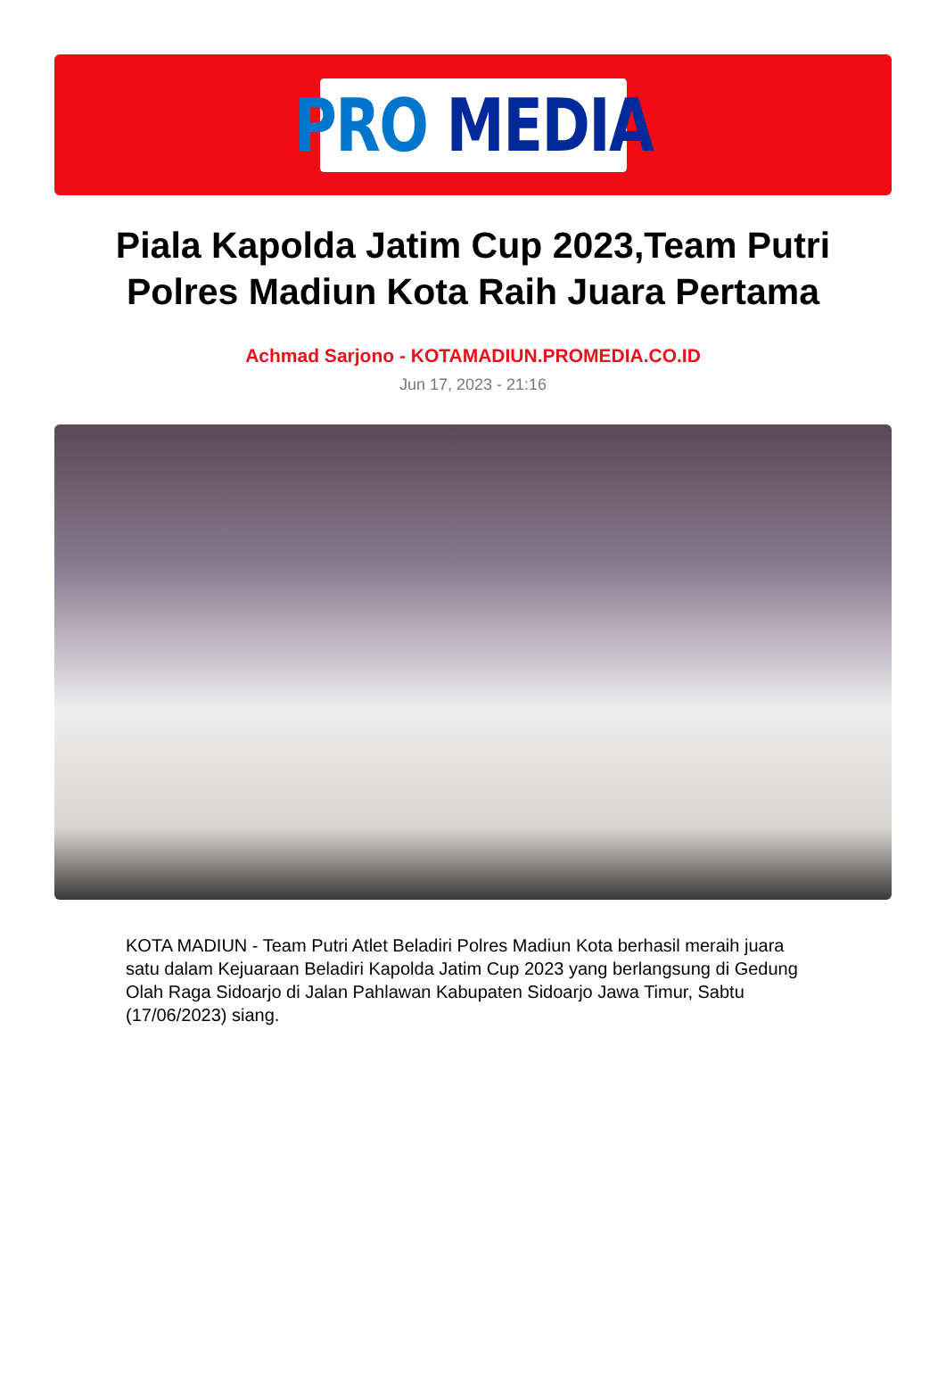PRO MEDIA
Piala Kapolda Jatim Cup 2023,Team Putri Polres Madiun Kota Raih Juara Pertama
Achmad Sarjono - KOTAMADIUN.PROMEDIA.CO.ID
Jun 17, 2023 - 21:16
KOTA MADIUN - Team Putri Atlet Beladiri Polres Madiun Kota berhasil meraih juara satu dalam Kejuaraan Beladiri Kapolda Jatim Cup 2023 yang berlangsung di Gedung Olah Raga Sidoarjo di Jalan Pahlawan Kabupaten Sidoarjo Jawa Timur, Sabtu (17/06/2023) siang.